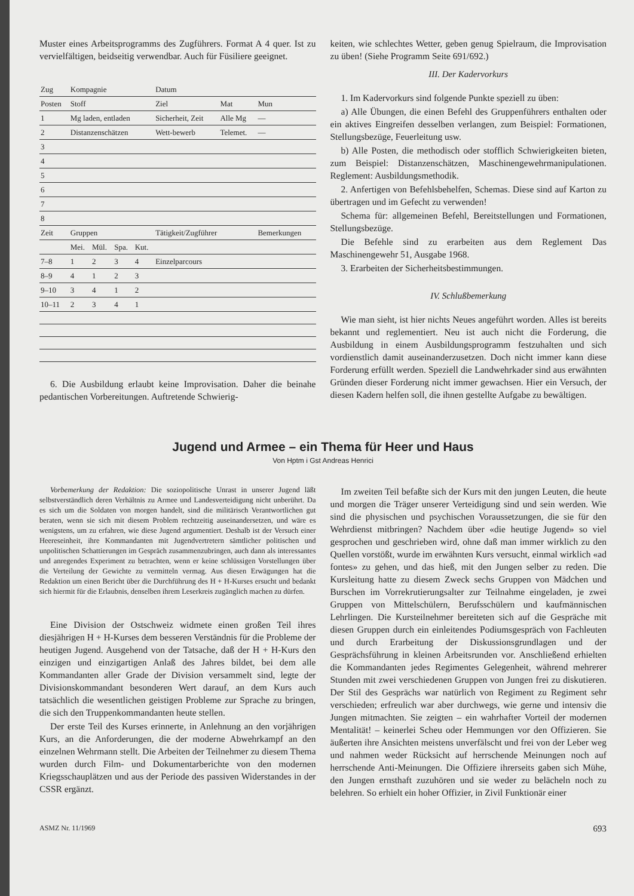Muster eines Arbeitsprogramms des Zugführers. Format A 4 quer. Ist zu vervielfältigen, beidseitig verwendbar. Auch für Füsiliere geeignet.
| Zug | Kompagnie | | | | Datum | | |
| --- | --- | --- | --- | --- | --- | --- | --- |
| Posten | Stoff | | | | Ziel | Mat | Mun |
| 1 | Mg laden, entladen | | | | Sicherheit, Zeit | Alle Mg | — |
| 2 | Distanzenschätzen | | | | Wett-bewerb | Telemet. | — |
| 3 | | | | | | | |
| 4 | | | | | | | |
| 5 | | | | | | | |
| 6 | | | | | | | |
| 7 | | | | | | | |
| 8 | | | | | | | |
| Zeit | Gruppen | | | | Tätigkeit/Zugführer | | Bemerkungen |
| | Mei. | Mül. | Spa. | Kut. | | | |
| 7–8 | 1 | 2 | 3 | 4 | Einzelparcours | | |
| 8–9 | 4 | 1 | 2 | 3 | | | |
| 9–10 | 3 | 4 | 1 | 2 | | | |
| 10–11 | 2 | 3 | 4 | 1 | | | |
6. Die Ausbildung erlaubt keine Improvisation. Daher die beinahe pedantischen Vorbereitungen. Auftretende Schwierig-
keiten, wie schlechtes Wetter, geben genug Spielraum, die Improvisation zu üben! (Siehe Programm Seite 691/692.)
III. Der Kadervorkurs
1. Im Kadervorkurs sind folgende Punkte speziell zu üben:
a) Alle Übungen, die einen Befehl des Gruppenführers enthalten oder ein aktives Eingreifen desselben verlangen, zum Beispiel: Formationen, Stellungsbezüge, Feuerleitung usw.
b) Alle Posten, die methodisch oder stofflich Schwierigkeiten bieten, zum Beispiel: Distanzenschätzen, Maschinengewehrmanipulationen. Reglement: Ausbildungsmethodik.
2. Anfertigen von Befehlsbehelfen, Schemas. Diese sind auf Karton zu übertragen und im Gefecht zu verwenden!
Schema für: allgemeinen Befehl, Bereitstellungen und Formationen, Stellungsbezüge.
Die Befehle sind zu erarbeiten aus dem Reglement Das Maschinengewehr 51, Ausgabe 1968.
3. Erarbeiten der Sicherheitsbestimmungen.
IV. Schlußbemerkung
Wie man sieht, ist hier nichts Neues angeführt worden. Alles ist bereits bekannt und reglementiert. Neu ist auch nicht die Forderung, die Ausbildung in einem Ausbildungsprogramm festzuhalten und sich vordienstlich damit auseinanderzusetzen. Doch nicht immer kann diese Forderung erfüllt werden. Speziell die Landwehrkader sind aus erwähnten Gründen dieser Forderung nicht immer gewachsen. Hier ein Versuch, der diesen Kadern helfen soll, die ihnen gestellte Aufgabe zu bewältigen.
Jugend und Armee – ein Thema für Heer und Haus
Von Hptm i Gst Andreas Henrici
Vorbemerkung der Redaktion: Die soziopolitische Unrast in unserer Jugend läßt selbstverständlich deren Verhältnis zu Armee und Landesverteidigung nicht unberührt. Da es sich um die Soldaten von morgen handelt, sind die militärisch Verantwortlichen gut beraten, wenn sie sich mit diesem Problem rechtzeitig auseinandersetzen, und wäre es wenigstens, um zu erfahren, wie diese Jugend argumentiert. Deshalb ist der Versuch einer Heereseinheit, ihre Kommandanten mit Jugendvertretern sämtlicher politischen und unpolitischen Schattierungen im Gespräch zusammenzubringen, auch dann als interessantes und anregendes Experiment zu betrachten, wenn er keine schlüssigen Vorstellungen über die Verteilung der Gewichte zu vermitteln vermag. Aus diesen Erwägungen hat die Redaktion um einen Bericht über die Durchführung des H + H-Kurses ersucht und bedankt sich hiermit für die Erlaubnis, denselben ihrem Leserkreis zugänglich machen zu dürfen.
Eine Division der Ostschweiz widmete einen großen Teil ihres diesjährigen H + H-Kurses dem besseren Verständnis für die Probleme der heutigen Jugend. Ausgehend von der Tatsache, daß der H + H-Kurs den einzigen und einzigartigen Anlaß des Jahres bildet, bei dem alle Kommandanten aller Grade der Division versammelt sind, legte der Divisionskommandant besonderen Wert darauf, an dem Kurs auch tatsächlich die wesentlichen geistigen Probleme zur Sprache zu bringen, die sich den Truppenkommandanten heute stellen.
Der erste Teil des Kurses erinnerte, in Anlehnung an den vorjährigen Kurs, an die Anforderungen, die der moderne Abwehrkampf an den einzelnen Wehrmann stellt. Die Arbeiten der Teilnehmer zu diesem Thema wurden durch Film- und Dokumentarberichte von den modernen Kriegsschauplätzen und aus der Periode des passiven Widerstandes in der CSSR ergänzt.
Im zweiten Teil befaßte sich der Kurs mit den jungen Leuten, die heute und morgen die Träger unserer Verteidigung sind und sein werden. Wie sind die physischen und psychischen Voraussetzungen, die sie für den Wehrdienst mitbringen? Nachdem über «die heutige Jugend» so viel gesprochen und geschrieben wird, ohne daß man immer wirklich zu den Quellen vorstößt, wurde im erwähnten Kurs versucht, einmal wirklich «ad fontes» zu gehen, und das hieß, mit den Jungen selber zu reden. Die Kursleitung hatte zu diesem Zweck sechs Gruppen von Mädchen und Burschen im Vorrekrutierungsalter zur Teilnahme eingeladen, je zwei Gruppen von Mittelschülern, Berufsschülern und kaufmännischen Lehrlingen. Die Kursteilnehmer bereiteten sich auf die Gespräche mit diesen Gruppen durch ein einleitendes Podiumsgespräch von Fachleuten und durch Erarbeitung der Diskussionsgrundlagen und der Gesprächsführung in kleinen Arbeitsrunden vor. Anschließend erhielten die Kommandanten jedes Regimentes Gelegenheit, während mehrerer Stunden mit zwei verschiedenen Gruppen von Jungen frei zu diskutieren. Der Stil des Gesprächs war natürlich von Regiment zu Regiment sehr verschieden; erfreulich war aber durchwegs, wie gerne und intensiv die Jungen mitmachten. Sie zeigten – ein wahrhafter Vorteil der modernen Mentalität! – keinerlei Scheu oder Hemmungen vor den Offizieren. Sie äußerten ihre Ansichten meistens unverfälscht und frei von der Leber weg und nahmen weder Rücksicht auf herrschende Meinungen noch auf herrschende Anti-Meinungen. Die Offiziere ihrerseits gaben sich Mühe, den Jungen ernsthaft zuzuhören und sie weder zu belächeln noch zu belehren. So erhielt ein hoher Offizier, in Zivil Funktionär einer
ASMZ Nr. 11/1969 693